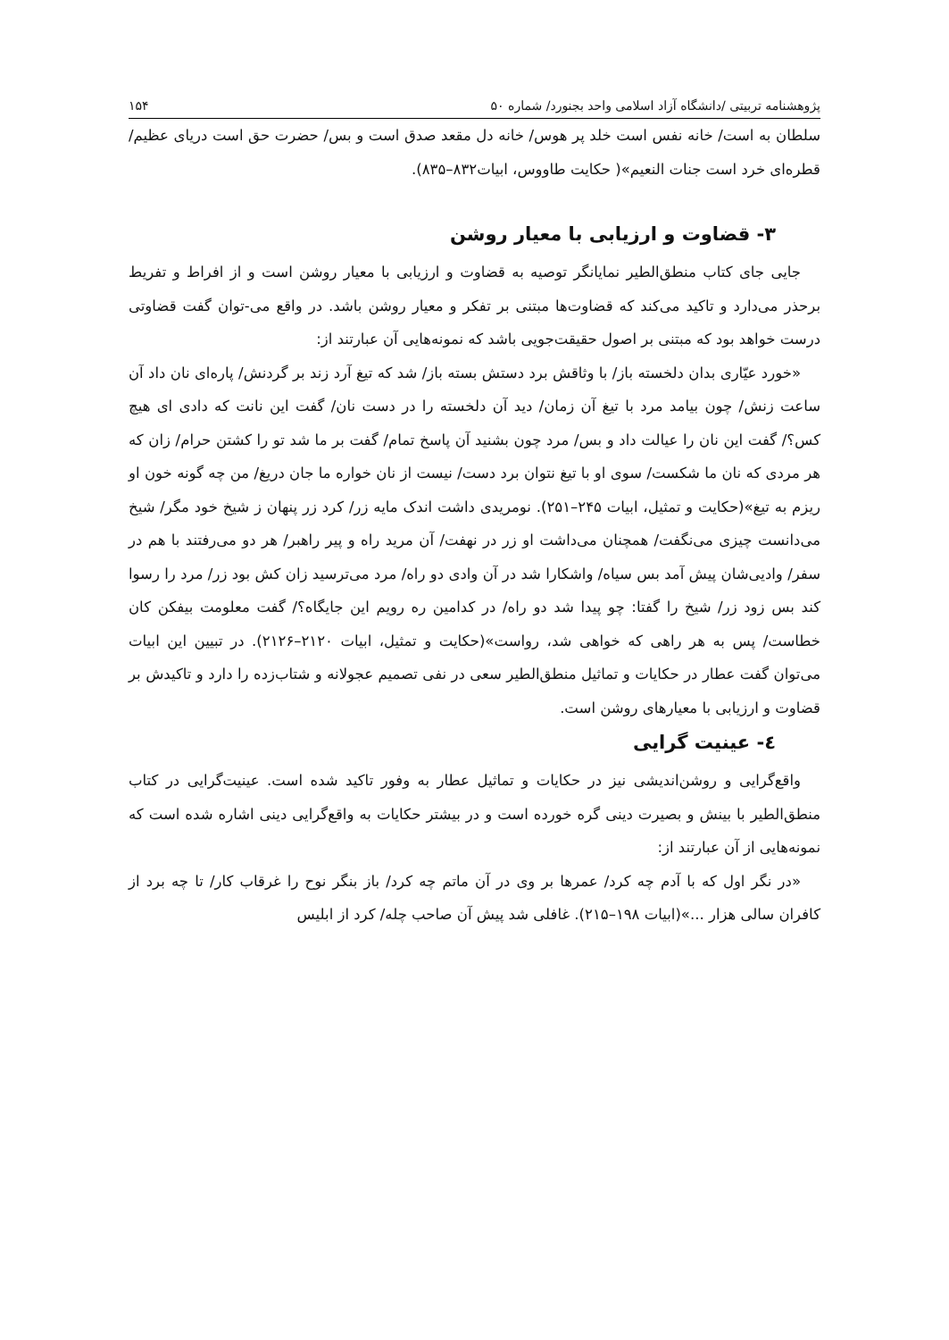پژوهشنامه تربیتی /دانشگاه آزاد اسلامی واحد بجنورد/ شماره ۵۰ ۱۵۴
سلطان به است/ خانه نفس است خلد پر هوس/ خانه دل مقعد صدق است و بس/ حضرت حق است دریای عظیم/ قطره‌ای خرد است جنات النعیم»( حکایت طاووس، ابیات۸۳۲–۸۳۵).
۳- قضاوت و ارزیابی با معیار روشن
جایی جای کتاب منطق‌الطیر نمایانگر توصیه به قضاوت و ارزیابی با معیار روشن است و از افراط و تفریط برحذر می‌دارد و تاکید می‌کند که قضاوت‌ها مبتنی بر تفکر و معیار روشن باشد. در واقع می-توان گفت قضاوتی درست خواهد بود که مبتنی بر اصول حقیقت‌جویی باشد که نمونه‌هایی آن عبارتند از:
«خورد عیّاری بدان دلخسته باز/ با وثاقش برد دستش بسته باز/ شد که تیغ آرد زند بر گردنش/ پاره‌ای نان داد آن ساعت زنش/ چون بیامد مرد با تیغ آن زمان/ دید آن دلخسته را در دست نان/ گفت این نانت که دادی ای هیچ کس؟/ گفت این نان را عیالت داد و بس/ مرد چون بشنید آن پاسخ تمام/ گفت بر ما شد تو را کشتن حرام/ زان که هر مردی که نان ما شکست/ سوی او با تیغ نتوان برد دست/ نیست از نان خواره ما جان دریغ/ من چه گونه خون او ریزم به تیغ»(حکایت و تمثیل، ابیات ۲۴۵–۲۵۱). نومریدی داشت اندک مایه زر/ کرد زر پنهان ز شیخ خود مگر/ شیخ می‌دانست چیزی می‌نگفت/ همچنان می‌داشت او زر در نهفت/ آن مرید راه و پیر راهبر/ هر دو می‌رفتند با هم در سفر/ وادیی‌شان پیش آمد بس سیاه/ واشکارا شد در آن وادی دو راه/ مرد می‌ترسید زان کش بود زر/ مرد را رسوا کند بس زود زر/ شیخ را گفتا: چو پیدا شد دو راه/ در کدامین ره رویم این جایگاه؟/ گفت معلومت بیفکن کان خطاست/ پس به هر راهی که خواهی شد، رواست»(حکایت و تمثیل، ابیات ۲۱۲۰–۲۱۲۶). در تبیین این ابیات می‌توان گفت عطار در حکایات و تماثیل منطق‌الطیر سعی در نفی تصمیم عجولانه و شتاب‌زده را دارد و تاکیدش بر قضاوت و ارزیابی با معیارهای روشن است.
٤- عینیت گرایی
واقع‌گرایی و روشن‌اندیشی نیز در حکایات و تماثیل عطار به وفور تاکید شده است. عینیت‌گرایی در کتاب منطق‌الطیر با بینش و بصیرت دینی گره خورده است و در بیشتر حکایات به واقع‌گرایی دینی اشاره شده است که نمونه‌هایی از آن عبارتند از:
«در نگر اول که با آدم چه کرد/ عمرها بر وی در آن ماتم چه کرد/ باز بنگر نوح را غرقاب کار/ تا چه برد از کافران سالی هزار ...»(ابیات ۱۹۸–۲۱۵). غافلی شد پیش آن صاحب چله/ کرد از ابلیس